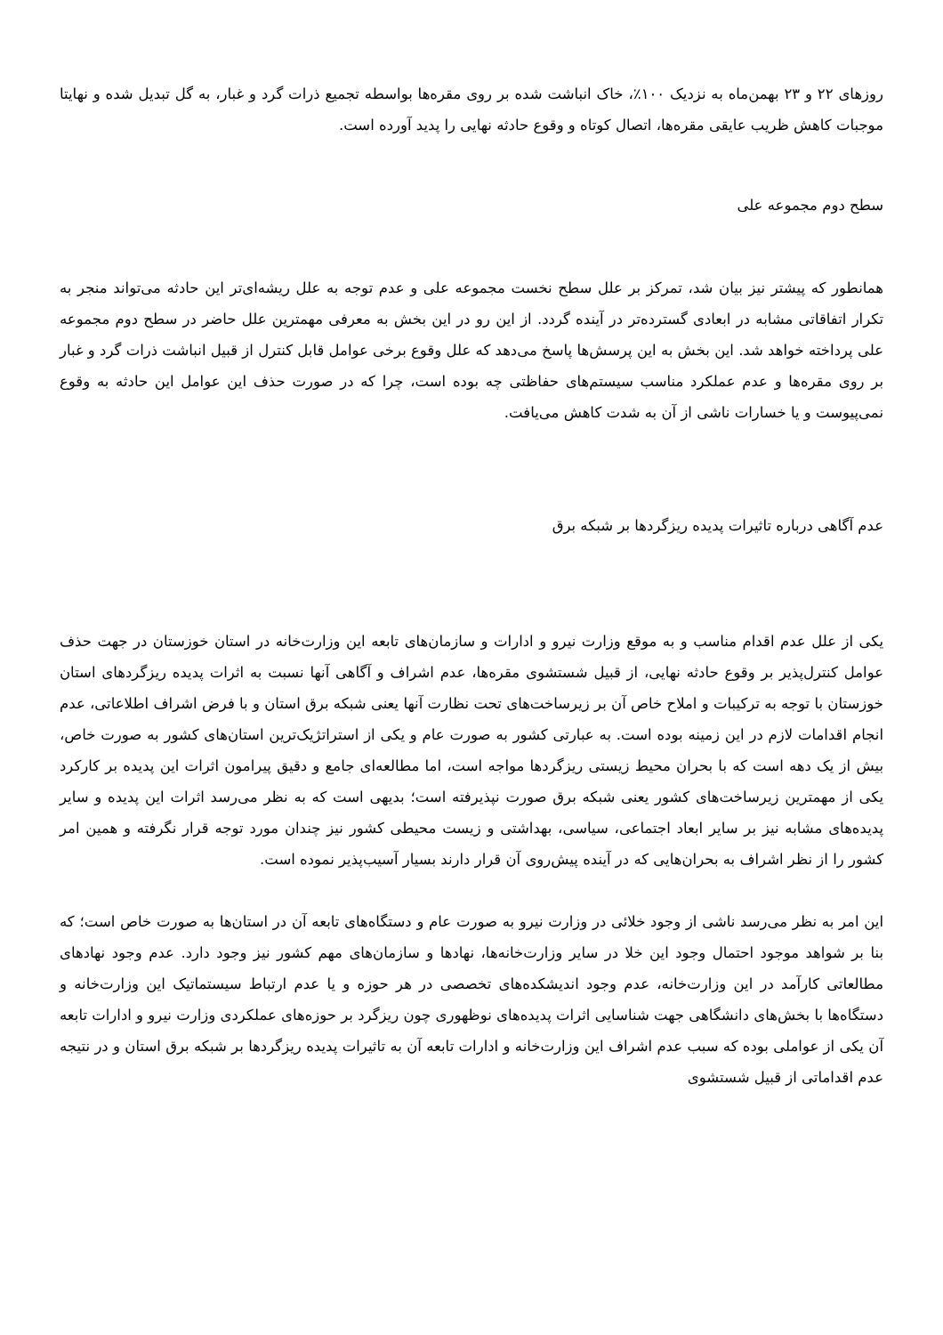روزهای ۲۲ و ۲۳ بهمن‌ماه به نزدیک ۱۰۰٪، خاک انباشت شده بر روی مقره‌ها بواسطه تجمیع ذرات گرد و غبار، به گل تبدیل شده و نهایتا موجبات کاهش ظریب عایقی مقره‌ها، اتصال کوتاه و وقوع حادثه نهایی را پدید آورده است.
سطح دوم مجموعه علی
همانطور که پیشتر نیز بیان شد، تمرکز بر علل سطح نخست مجموعه علی و عدم توجه به علل ریشه‌ای‌تر این حادثه می‌تواند منجر به تکرار اتفاقاتی مشابه در ابعادی گسترده‌تر در آینده گردد. از این رو در این بخش به معرفی مهمترین علل حاضر در سطح دوم مجموعه علی پرداخته خواهد شد. این بخش به این پرسش‌ها پاسخ می‌دهد که علل وقوع برخی عوامل قابل کنترل از قبیل انباشت ذرات گرد و غبار بر روی مقره‌ها و عدم عملکرد مناسب سیستم‌های حفاظتی چه بوده است، چرا که در صورت حذف این عوامل این حادثه به وقوع نمی‌پیوست و یا خسارات ناشی از آن به شدت کاهش می‌یافت.
عدم آگاهی درباره تاثیرات پدیده ریزگردها بر شبکه برق
یکی از علل عدم اقدام مناسب و به موقع وزارت نیرو و ادارات و سازمان‌های تابعه این وزارت‌خانه در استان خوزستان در جهت حذف عوامل کنترل‌پذیر بر وقوع حادثه نهایی، از قبیل شستشوی مقره‌ها، عدم اشراف و آگاهی آنها نسبت به اثرات پدیده ریزگردهای استان خوزستان با توجه به ترکیبات و املاح خاص آن بر زیرساخت‌های تحت نظارت آنها یعنی شبکه برق استان و با فرض اشراف اطلاعاتی، عدم انجام اقدامات لازم در این زمینه بوده است. به عبارتی کشور به صورت عام و یکی از استراتژیک‌ترین استان‌های کشور به صورت خاص، بیش از یک دهه است که با بحران محیط زیستی ریزگردها مواجه است، اما مطالعه‌ای جامع و دقیق پیرامون اثرات این پدیده بر کارکرد یکی از مهمترین زیرساخت‌های کشور یعنی شبکه برق صورت نپذیرفته است؛ بدیهی است که به نظر می‌رسد اثرات این پدیده و سایر پدیده‌های مشابه نیز بر سایر ابعاد اجتماعی، سیاسی، بهداشتی و زیست محیطی کشور نیز چندان مورد توجه قرار نگرفته و همین امر کشور را از نظر اشراف به بحران‌هایی که در آینده پیش‌روی آن قرار دارند بسیار آسیب‌پذیر نموده است.
این امر به نظر می‌رسد ناشی از وجود خلائی در وزارت نیرو به صورت عام و دستگاه‌های تابعه آن در استان‌ها به صورت خاص است؛ که بنا بر شواهد موجود احتمال وجود این خلا در سایر وزارت‌خانه‌ها، نهادها و سازمان‌های مهم کشور نیز وجود دارد. عدم وجود نهادهای مطالعاتی کارآمد در این وزارت‌خانه، عدم وجود اندیشکده‌های تخصصی در هر حوزه و یا عدم ارتباط سیستماتیک این وزارت‌خانه و دستگاه‌ها با بخش‌های دانشگاهی جهت شناسایی اثرات پدیده‌های نوظهوری چون ریزگرد بر حوزه‌های عملکردی وزارت نیرو و ادارات تابعه آن یکی از عواملی بوده که سبب عدم اشراف این وزارت‌خانه و ادارات تابعه آن به تاثیرات پدیده ریزگردها بر شبکه برق استان و در نتیجه عدم اقداماتی از قبیل شستشوی